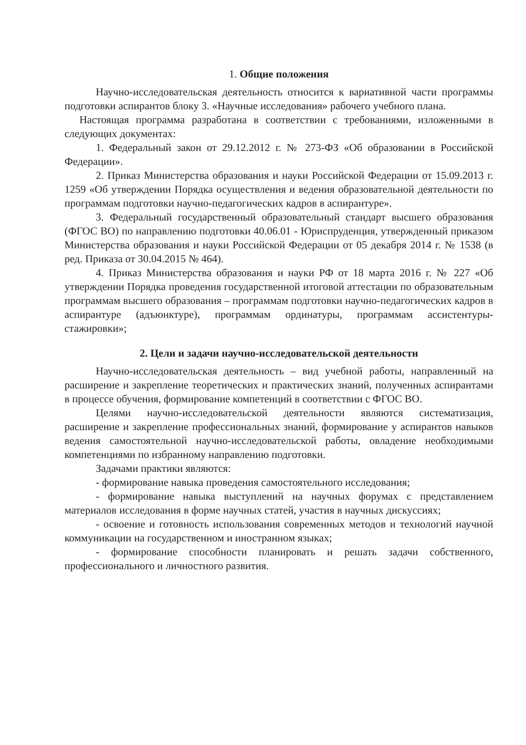1. Общие положения
Научно-исследовательская деятельность относится к вариативной части программы подготовки аспирантов блоку 3. «Научные исследования» рабочего учебного плана.
Настоящая программа разработана в соответствии с требованиями, изложенными в следующих документах:
1. Федеральный закон от 29.12.2012 г. № 273-ФЗ «Об образовании в Российской Федерации».
2. Приказ Министерства образования и науки Российской Федерации от 15.09.2013 г. 1259 «Об утверждении Порядка осуществления и ведения образовательной деятельности по программам подготовки научно-педагогических кадров в аспирантуре».
3. Федеральный государственный образовательный стандарт высшего образования (ФГОС ВО) по направлению подготовки 40.06.01 - Юриспруденция, утвержденный приказом Министерства образования и науки Российской Федерации от 05 декабря 2014 г. № 1538 (в ред. Приказа от 30.04.2015 № 464).
4. Приказ Министерства образования и науки РФ от 18 марта 2016 г. № 227 «Об утверждении Порядка проведения государственной итоговой аттестации по образовательным программам высшего образования – программам подготовки научно-педагогических кадров в аспирантуре (адъюнктуре), программам ординатуры, программам ассистентуры-стажировки»;
2. Цели и задачи научно-исследовательской деятельности
Научно-исследовательская деятельность – вид учебной работы, направленный на расширение и закрепление теоретических и практических знаний, полученных аспирантами в процессе обучения, формирование компетенций в соответствии с ФГОС ВО.
Целями научно-исследовательской деятельности являются систематизация, расширение и закрепление профессиональных знаний, формирование у аспирантов навыков ведения самостоятельной научно-исследовательской работы, овладение необходимыми компетенциями по избранному направлению подготовки.
Задачами практики являются:
- формирование навыка проведения самостоятельного исследования;
- формирование навыка выступлений на научных форумах с представлением материалов исследования в форме научных статей, участия в научных дискуссиях;
- освоение и готовность использования современных методов и технологий научной коммуникации на государственном и иностранном языках;
- формирование способности планировать и решать задачи собственного, профессионального и личностного развития.